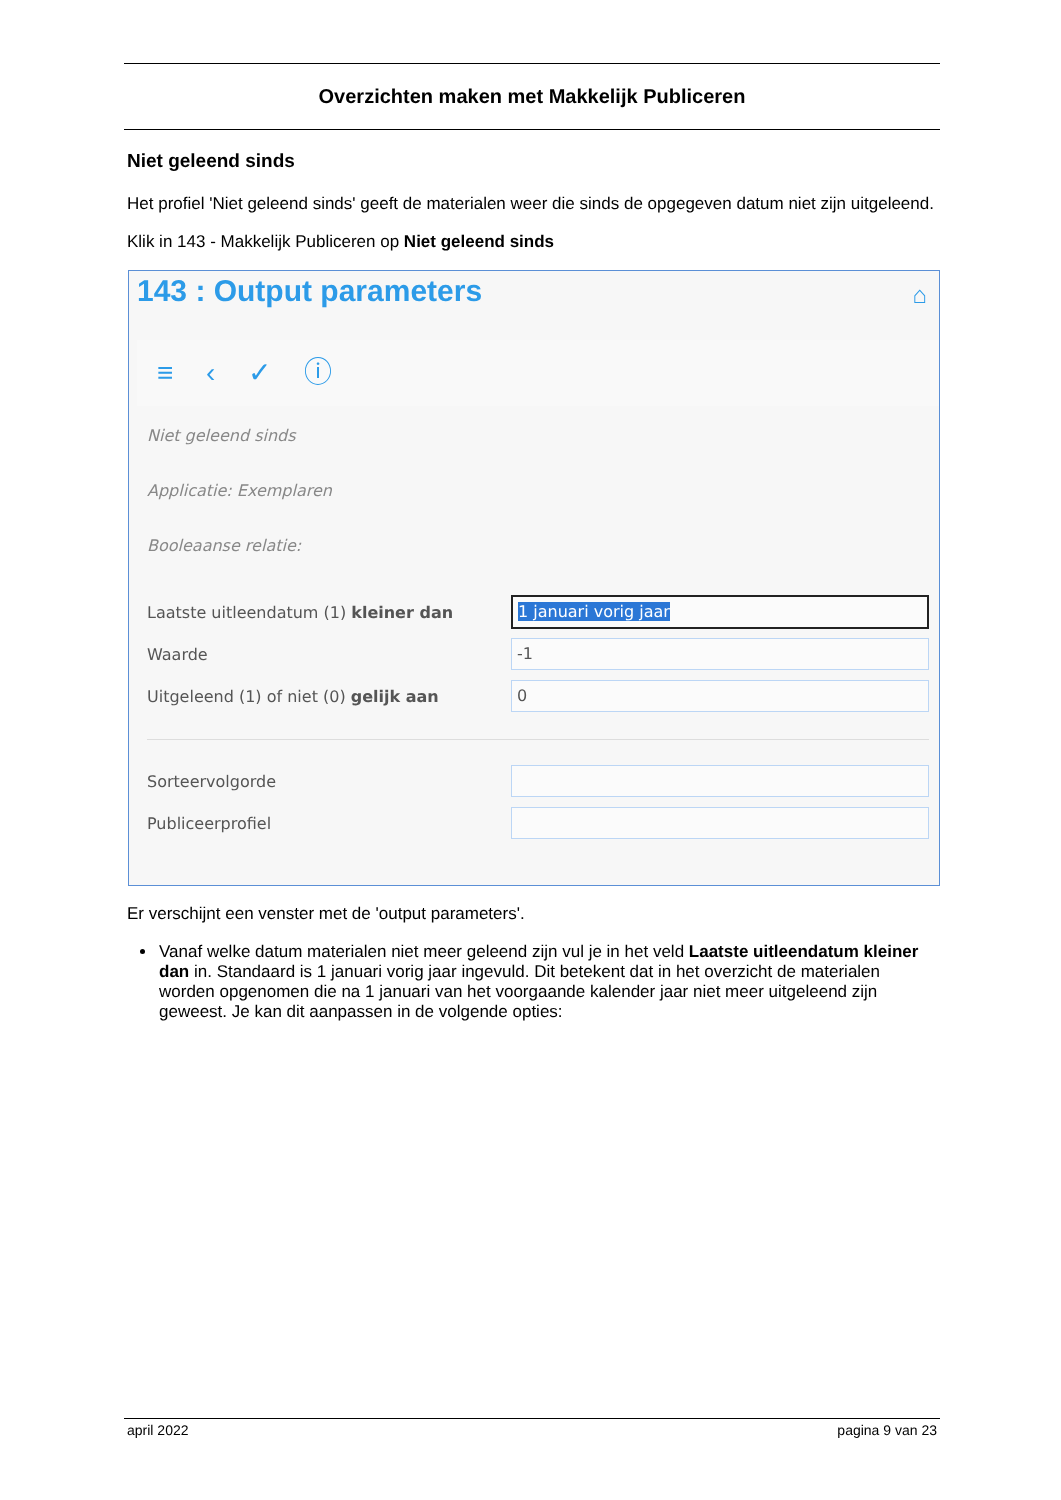Overzichten maken met Makkelijk Publiceren
Niet geleend sinds
Het profiel 'Niet geleend sinds' geeft de materialen weer die sinds de opgegeven datum niet zijn uitgeleend.
Klik in 143 - Makkelijk Publiceren op Niet geleend sinds
143 : Output parameters ⌂
≡ ‹ ✓ ⓘ
Niet geleend sinds
Applicatie: Exemplaren
Booleaanse relatie:
Laatste uitleendatum (1) kleiner dan
1 januari vorig jaar
Waarde
-1
Uitgeleend (1) of niet (0) gelijk aan
0
Sorteervolgorde
Publiceerprofiel
Er verschijnt een venster met de 'output parameters'.
Vanaf welke datum materialen niet meer geleend zijn vul je in het veld Laatste uitleendatum kleiner dan in. Standaard is 1 januari vorig jaar ingevuld. Dit betekent dat in het overzicht de materialen worden opgenomen die na 1 januari van het voorgaande kalender jaar niet meer uitgeleend zijn geweest. Je kan dit aanpassen in de volgende opties:
april 2022 pagina 9 van 23